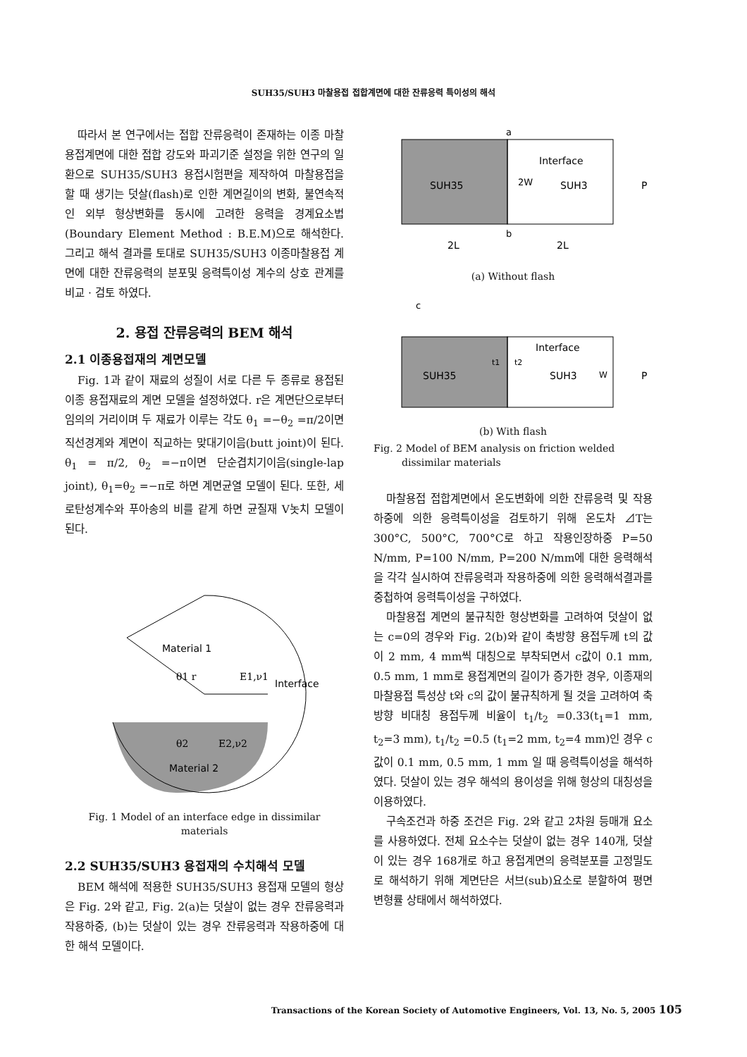SUH35/SUH3 마찰용접 접합계면에 대한 잔류응력 특이성의 해석
따라서 본 연구에서는 접합 잔류응력이 존재하는 이종 마찰용접계면에 대한 접합 강도와 파괴기준 설정을 위한 연구의 일환으로 SUH35/SUH3 용접시험편을 제작하여 마찰용접을 할 때 생기는 덧살(flash)로 인한 계면길이의 변화, 불연속적인 외부 형상변화를 동시에 고려한 응력을 경계요소법(Boundary Element Method : B.E.M)으로 해석한다. 그리고 해석 결과를 토대로 SUH35/SUH3 이종마찰용접 계면에 대한 잔류응력의 분포및 응력특이성 계수의 상호 관계를 비교 · 검토 하였다.
2. 용접 잔류응력의 BEM 해석
2.1 이종용접재의 계면모델
Fig. 1과 같이 재료의 성질이 서로 다른 두 종류로 용접된 이종 용접재료의 계면 모델을 설정하였다. r은 계면단으로부터 임의의 거리이며 두 재료가 이루는 각도 θ<sub>1</sub> =−θ<sub>2</sub> =π/2이면 직선경계와 계면이 직교하는 맞대기이음(butt joint)이 된다. θ<sub>1</sub> = π/2, θ<sub>2</sub> =−π이면 단순겹치기이음(single-lap joint), θ<sub>1</sub>=θ<sub>2</sub> =−π로 하면 계면균열 모델이 된다. 또한, 세로탄성계수와 푸아송의 비를 같게 하면 균질재 V놋치 모델이 된다.
Material 1
θ1 r
E1,ν1
Interface
θ2
E2,ν2
Material 2
Fig. 1 Model of an interface edge in dissimilar materials
2.2 SUH35/SUH3 용접재의 수치해석 모델
BEM 해석에 적용한 SUH35/SUH3 용접재 모델의 형상은 Fig. 2와 같고, Fig. 2(a)는 덧살이 없는 경우 잔류응력과 작용하중, (b)는 덧살이 있는 경우 잔류응력과 작용하중에 대한 해석 모델이다.
a
Interface
SUH35
SUH3
2W
P
b
2L
2L
(a) Without flash
c
Interface
t1
t2
SUH35
SUH3
W
P
(b) With flash
Fig. 2 Model of BEM analysis on friction welded dissimilar materials
마찰용접 접합계면에서 온도변화에 의한 잔류응력 및 작용하중에 의한 응력특이성을 검토하기 위해 온도차 ⊿T는 300°C, 500°C, 700°C로 하고 작용인장하중 P=50 N/mm, P=100 N/mm, P=200 N/mm에 대한 응력해석을 각각 실시하여 잔류응력과 작용하중에 의한 응력해석결과를 중첩하여 응력특이성을 구하였다.
마찰용접 계면의 불규칙한 형상변화를 고려하여 덧살이 없는 c=0의 경우와 Fig. 2(b)와 같이 축방향 용접두께 t의 값이 2 mm, 4 mm씩 대칭으로 부착되면서 c값이 0.1 mm, 0.5 mm, 1 mm로 용접계면의 길이가 증가한 경우, 이종재의 마찰용접 특성상 t와 c의 값이 불규칙하게 될 것을 고려하여 축방향 비대칭 용접두께 비율이 t<sub>1</sub>/t<sub>2</sub> =0.33(t<sub>1</sub>=1 mm, t<sub>2</sub>=3 mm), t<sub>1</sub>/t<sub>2</sub> =0.5 (t<sub>1</sub>=2 mm, t<sub>2</sub>=4 mm)인 경우 c값이 0.1 mm, 0.5 mm, 1 mm 일 때 응력특이성을 해석하였다. 덧살이 있는 경우 해석의 용이성을 위해 형상의 대칭성을 이용하였다.
구속조건과 하중 조건은 Fig. 2와 같고 2차원 등매개 요소를 사용하였다. 전체 요소수는 덧살이 없는 경우 140개, 덧살이 있는 경우 168개로 하고 용접계면의 응력분포를 고정밀도로 해석하기 위해 계면단은 서브(sub)요소로 분할하여 평면 변형률 상태에서 해석하였다.
Transactions of the Korean Society of Automotive Engineers, Vol. 13, No. 5, 2005 105